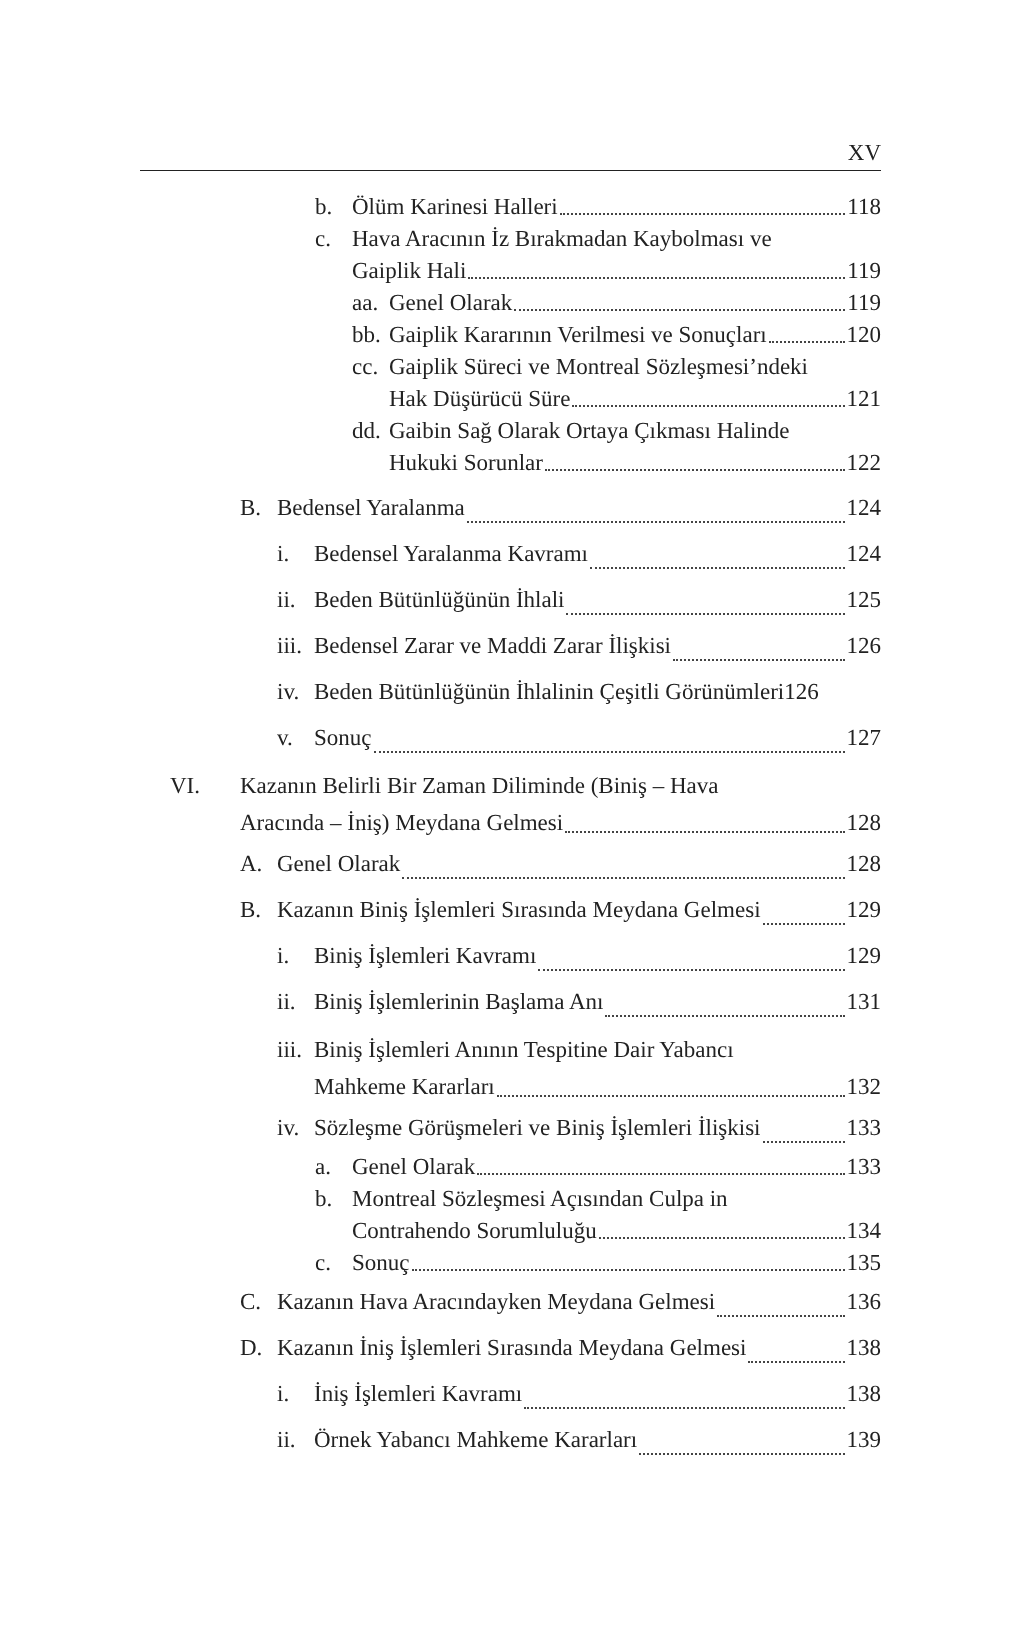XV
b. Ölüm Karinesi Halleri 118
c. Hava Aracının İz Bırakmadan Kaybolması ve
Gaiplik Hali 119
aa. Genel Olarak 119
bb. Gaiplik Kararının Verilmesi ve Sonuçları 120
cc. Gaiplik Süreci ve Montreal Sözleşmesi’ndeki
Hak Düşürücü Süre 121
dd. Gaibin Sağ Olarak Ortaya Çıkması Halinde
Hukuki Sorunlar 122
B. Bedensel Yaralanma 124
i. Bedensel Yaralanma Kavramı 124
ii. Beden Bütünlüğünün İhlali 125
iii. Bedensel Zarar ve Maddi Zarar İlişkisi 126
iv. Beden Bütünlüğünün İhlalinin Çeşitli Görünümleri 126
v. Sonuç 127
VI. Kazanın Belirli Bir Zaman Diliminde (Biniş – Hava
Aracında – İniş) Meydana Gelmesi 128
A. Genel Olarak 128
B. Kazanın Biniş İşlemleri Sırasında Meydana Gelmesi 129
i. Biniş İşlemleri Kavramı 129
ii. Biniş İşlemlerinin Başlama Anı 131
iii. Biniş İşlemleri Anının Tespitine Dair Yabancı
Mahkeme Kararları 132
iv. Sözleşme Görüşmeleri ve Biniş İşlemleri İlişkisi 133
a. Genel Olarak 133
b. Montreal Sözleşmesi Açısından Culpa in
Contrahendo Sorumluluğu 134
c. Sonuç 135
C. Kazanın Hava Aracındayken Meydana Gelmesi 136
D. Kazanın İniş İşlemleri Sırasında Meydana Gelmesi 138
i. İniş İşlemleri Kavramı 138
ii. Örnek Yabancı Mahkeme Kararları 139